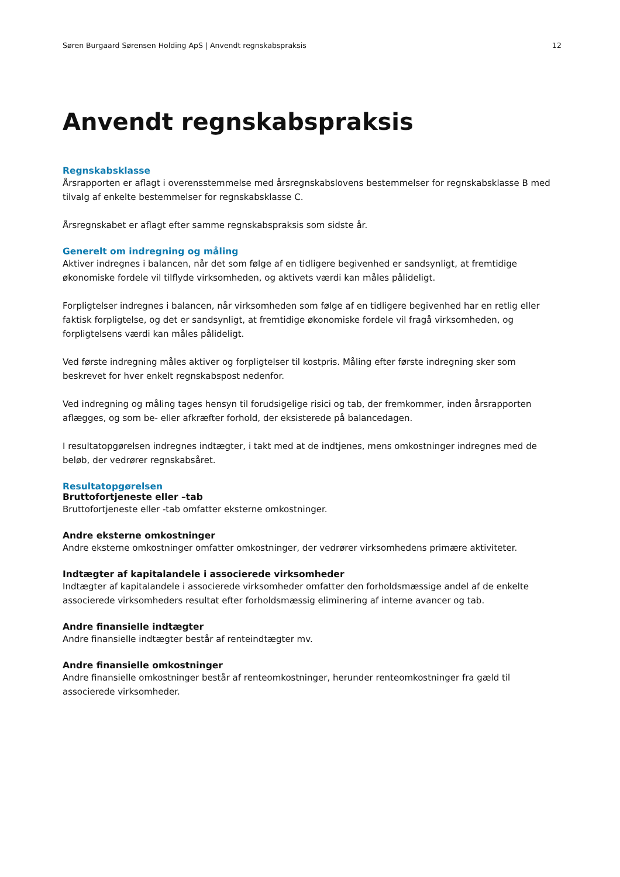Søren Burgaard Sørensen Holding ApS | Anvendt regnskabspraksis 12
Anvendt regnskabspraksis
Regnskabsklasse
Årsrapporten er aflagt i overensstemmelse med årsregnskabslovens bestemmelser for regnskabsklasse B med tilvalg af enkelte bestemmelser for regnskabsklasse C.
Årsregnskabet er aflagt efter samme regnskabspraksis som sidste år.
Generelt om indregning og måling
Aktiver indregnes i balancen, når det som følge af en tidligere begivenhed er sandsynligt, at fremtidige økonomiske fordele vil tilflyde virksomheden, og aktivets værdi kan måles pålideligt.
Forpligtelser indregnes i balancen, når virksomheden som følge af en tidligere begivenhed har en retlig eller faktisk forpligtelse, og det er sandsynligt, at fremtidige økonomiske fordele vil fragå virksomheden, og forpligtelsens værdi kan måles pålideligt.
Ved første indregning måles aktiver og forpligtelser til kostpris. Måling efter første indregning sker som beskrevet for hver enkelt regnskabspost nedenfor.
Ved indregning og måling tages hensyn til forudsigelige risici og tab, der fremkommer, inden årsrapporten aflægges, og som be- eller afkræfter forhold, der eksisterede på balancedagen.
I resultatopgørelsen indregnes indtægter, i takt med at de indtjenes, mens omkostninger indregnes med de beløb, der vedrører regnskabsåret.
Resultatopgørelsen
Bruttofortjeneste eller –tab
Bruttofortjeneste eller -tab omfatter eksterne omkostninger.
Andre eksterne omkostninger
Andre eksterne omkostninger omfatter omkostninger, der vedrører virksomhedens primære aktiviteter.
Indtægter af kapitalandele i associerede virksomheder
Indtægter af kapitalandele i associerede virksomheder omfatter den forholdsmæssige andel af de enkelte associerede virksomheders resultat efter forholdsmæssig eliminering af interne avancer og tab.
Andre finansielle indtægter
Andre finansielle indtægter består af renteindtægter mv.
Andre finansielle omkostninger
Andre finansielle omkostninger består af renteomkostninger, herunder renteomkostninger fra gæld til associerede virksomheder.